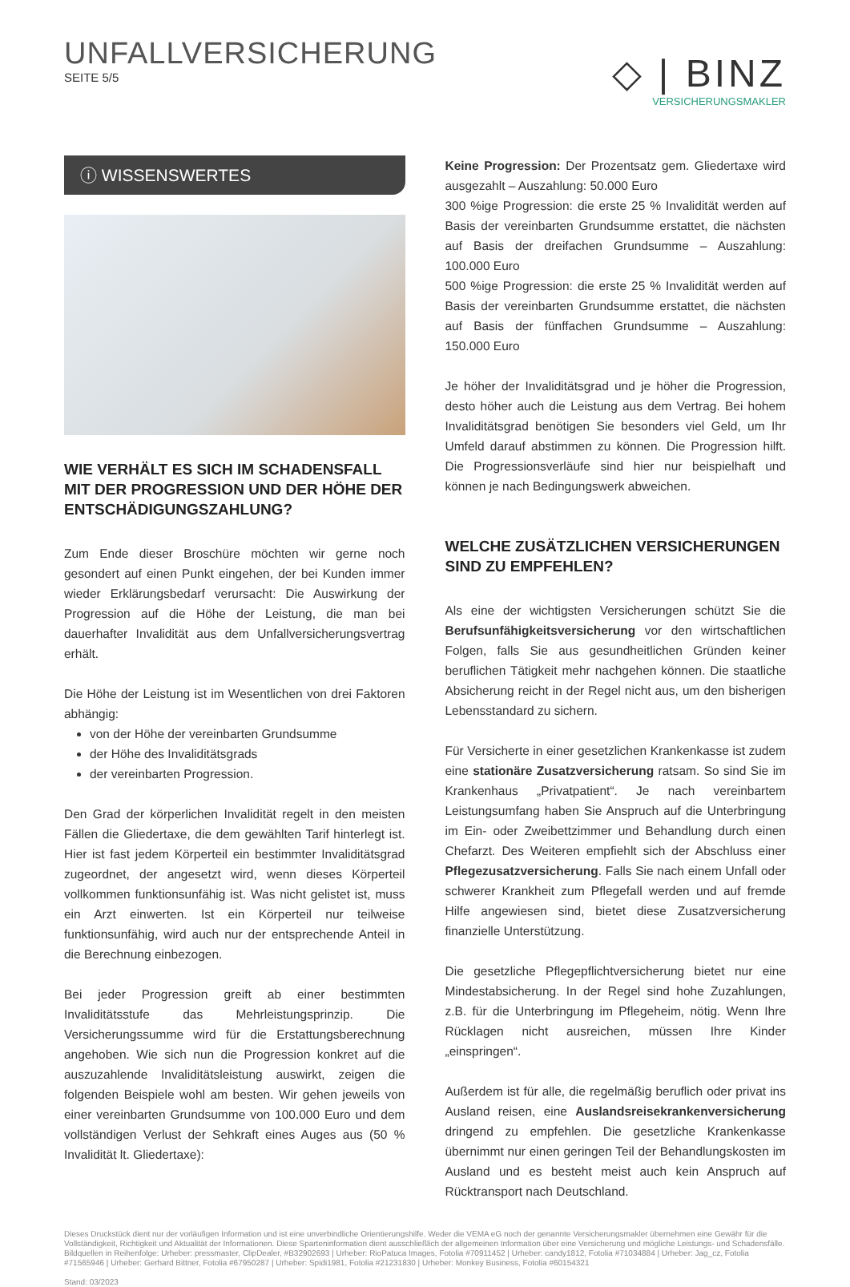UNFALLVERSICHERUNG
SEITE 5/5
◇ | BINZ
VERSICHERUNGSMAKLER
ⓘ WISSENSWERTES
WIE VERHÄLT ES SICH IM SCHADENSFALL MIT DER PROGRESSION UND DER HÖHE DER ENTSCHÄDIGUNGSZAHLUNG?
Zum Ende dieser Broschüre möchten wir gerne noch gesondert auf einen Punkt eingehen, der bei Kunden immer wieder Erklärungsbedarf verursacht: Die Auswirkung der Progression auf die Höhe der Leistung, die man bei dauerhafter Invalidität aus dem Unfallversicherungsvertrag erhält.
Die Höhe der Leistung ist im Wesentlichen von drei Faktoren abhängig:
von der Höhe der vereinbarten Grundsumme
der Höhe des Invaliditätsgrads
der vereinbarten Progression.
Den Grad der körperlichen Invalidität regelt in den meisten Fällen die Gliedertaxe, die dem gewählten Tarif hinterlegt ist. Hier ist fast jedem Körperteil ein bestimmter Invaliditätsgrad zugeordnet, der angesetzt wird, wenn dieses Körperteil vollkommen funktionsunfähig ist. Was nicht gelistet ist, muss ein Arzt einwerten. Ist ein Körperteil nur teilweise funktionsunfähig, wird auch nur der entsprechende Anteil in die Berechnung einbezogen.
Bei jeder Progression greift ab einer bestimmten Invaliditätsstufe das Mehrleistungsprinzip. Die Versicherungssumme wird für die Erstattungsberechnung angehoben. Wie sich nun die Progression konkret auf die auszuzahlende Invaliditätsleistung auswirkt, zeigen die folgenden Beispiele wohl am besten. Wir gehen jeweils von einer vereinbarten Grundsumme von 100.000 Euro und dem vollständigen Verlust der Sehkraft eines Auges aus (50 % Invalidität lt. Gliedertaxe):
Keine Progression: Der Prozentsatz gem. Gliedertaxe wird ausgezahlt – Auszahlung: 50.000 Euro
300 %ige Progression: die erste 25 % Invalidität werden auf Basis der vereinbarten Grundsumme erstattet, die nächsten auf Basis der dreifachen Grundsumme – Auszahlung: 100.000 Euro
500 %ige Progression: die erste 25 % Invalidität werden auf Basis der vereinbarten Grundsumme erstattet, die nächsten auf Basis der fünffachen Grundsumme – Auszahlung: 150.000 Euro
Je höher der Invaliditätsgrad und je höher die Progression, desto höher auch die Leistung aus dem Vertrag. Bei hohem Invaliditätsgrad benötigen Sie besonders viel Geld, um Ihr Umfeld darauf abstimmen zu können. Die Progression hilft. Die Progressionsverläufe sind hier nur beispielhaft und können je nach Bedingungswerk abweichen.
WELCHE ZUSÄTZLICHEN VERSICHERUNGEN SIND ZU EMPFEHLEN?
Als eine der wichtigsten Versicherungen schützt Sie die Berufsunfähigkeitsversicherung vor den wirtschaftlichen Folgen, falls Sie aus gesundheitlichen Gründen keiner beruflichen Tätigkeit mehr nachgehen können. Die staatliche Absicherung reicht in der Regel nicht aus, um den bisherigen Lebensstandard zu sichern.
Für Versicherte in einer gesetzlichen Krankenkasse ist zudem eine stationäre Zusatzversicherung ratsam. So sind Sie im Krankenhaus „Privatpatient“. Je nach vereinbartem Leistungsumfang haben Sie Anspruch auf die Unterbringung im Ein- oder Zweibettzimmer und Behandlung durch einen Chefarzt. Des Weiteren empfiehlt sich der Abschluss einer Pflegezusatzversicherung. Falls Sie nach einem Unfall oder schwerer Krankheit zum Pflegefall werden und auf fremde Hilfe angewiesen sind, bietet diese Zusatzversicherung finanzielle Unterstützung.
Die gesetzliche Pflegepflichtversicherung bietet nur eine Mindestabsicherung. In der Regel sind hohe Zuzahlungen, z.B. für die Unterbringung im Pflegeheim, nötig. Wenn Ihre Rücklagen nicht ausreichen, müssen Ihre Kinder „einspringen“.
Außerdem ist für alle, die regelmäßig beruflich oder privat ins Ausland reisen, eine Auslandsreisekrankenversicherung dringend zu empfehlen. Die gesetzliche Krankenkasse übernimmt nur einen geringen Teil der Behandlungskosten im Ausland und es besteht meist auch kein Anspruch auf Rücktransport nach Deutschland.
Dieses Druckstück dient nur der vorläufigen Information und ist eine unverbindliche Orientierungshilfe. Weder die VEMA eG noch der genannte Versicherungsmakler übernehmen eine Gewähr für die Vollständigkeit, Richtigkeit und Aktualität der Informationen. Diese Sparteninformation dient ausschließlich der allgemeinen Information über eine Versicherung und mögliche Leistungs- und Schadensfälle.
Bildquellen in Reihenfolge: Urheber: pressmaster, ClipDealer, #B32902693 | Urheber: RioPatuca Images, Fotolia #70911452 | Urheber: candy1812, Fotolia #71034884 | Urheber: Jag_cz, Fotolia #71565946 | Urheber: Gerhard Bittner, Fotolia #67950287 | Urheber: Spidi1981, Fotolia #21231830 | Urheber: Monkey Business, Fotolia #60154321
Stand: 03/2023